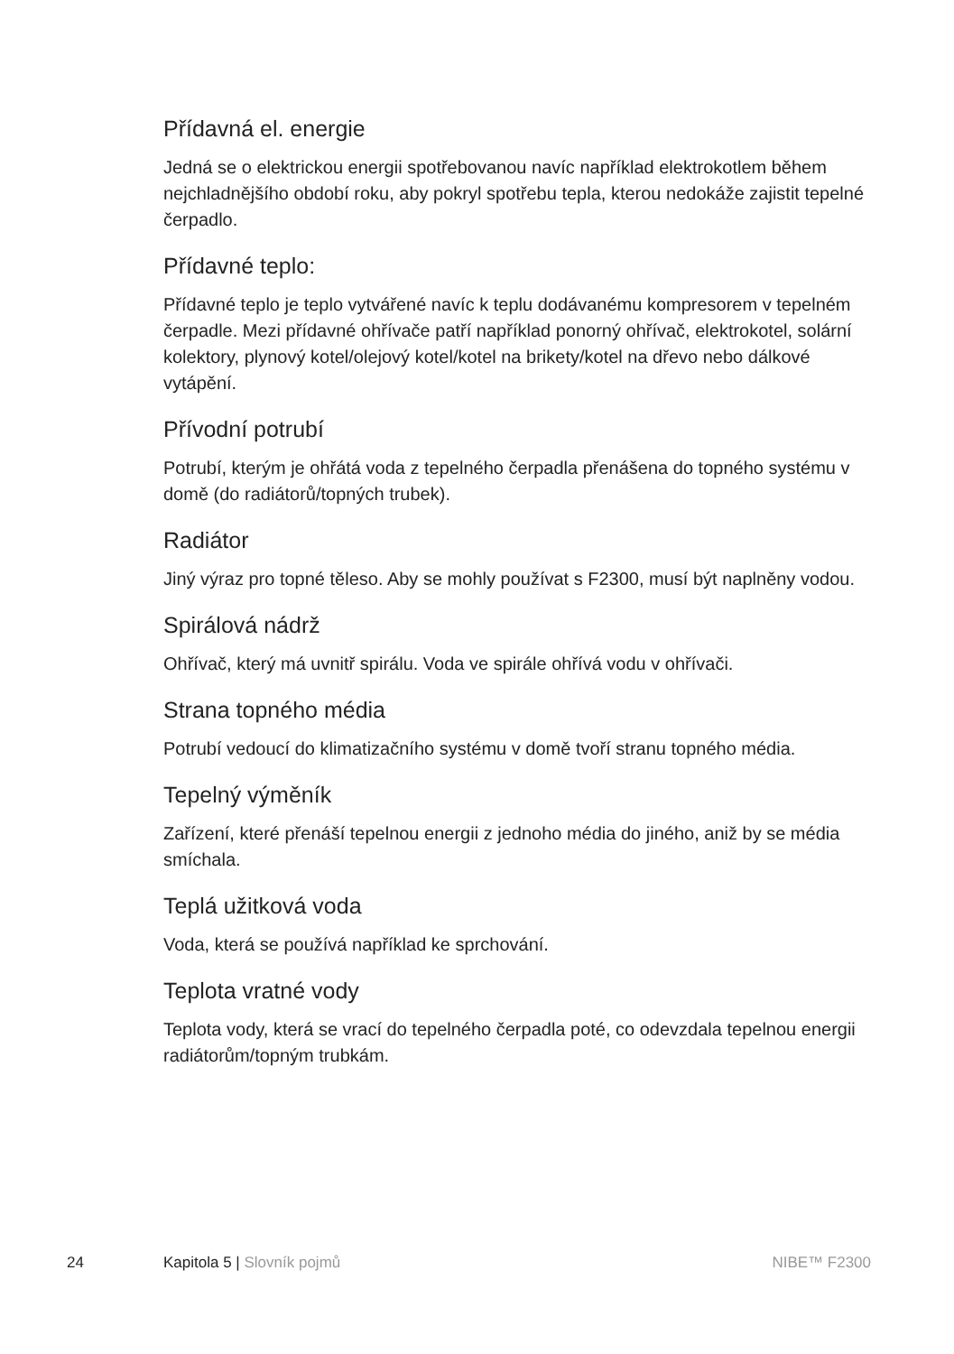Přídavná el. energie
Jedná se o elektrickou energii spotřebovanou navíc například elektrokotlem během nejchladnějšího období roku, aby pokryl spotřebu tepla, kterou nedokáže zajistit tepelné čerpadlo.
Přídavné teplo:
Přídavné teplo je teplo vytvářené navíc k teplu dodávanému kompresorem v tepelném čerpadle. Mezi přídavné ohřívače patří například ponorný ohřívač, elektrokotel, solární kolektory, plynový kotel/olejový kotel/kotel na brikety/kotel na dřevo nebo dálkové vytápění.
Přívodní potrubí
Potrubí, kterým je ohřátá voda z tepelného čerpadla přenášena do topného systému v domě (do radiátorů/topných trubek).
Radiátor
Jiný výraz pro topné těleso. Aby se mohly používat s F2300, musí být naplněny vodou.
Spirálová nádrž
Ohřívač, který má uvnitř spirálu. Voda ve spirále ohřívá vodu v ohřívači.
Strana topného média
Potrubí vedoucí do klimatizačního systému v domě tvoří stranu topného média.
Tepelný výměník
Zařízení, které přenáší tepelnou energii z jednoho média do jiného, aniž by se média smíchala.
Teplá užitková voda
Voda, která se používá například ke sprchování.
Teplota vratné vody
Teplota vody, která se vrací do tepelného čerpadla poté, co odevzdala tepelnou energii radiátorům/topným trubkám.
24 Kapitola 5 | Slovník pojmů NIBE™ F2300